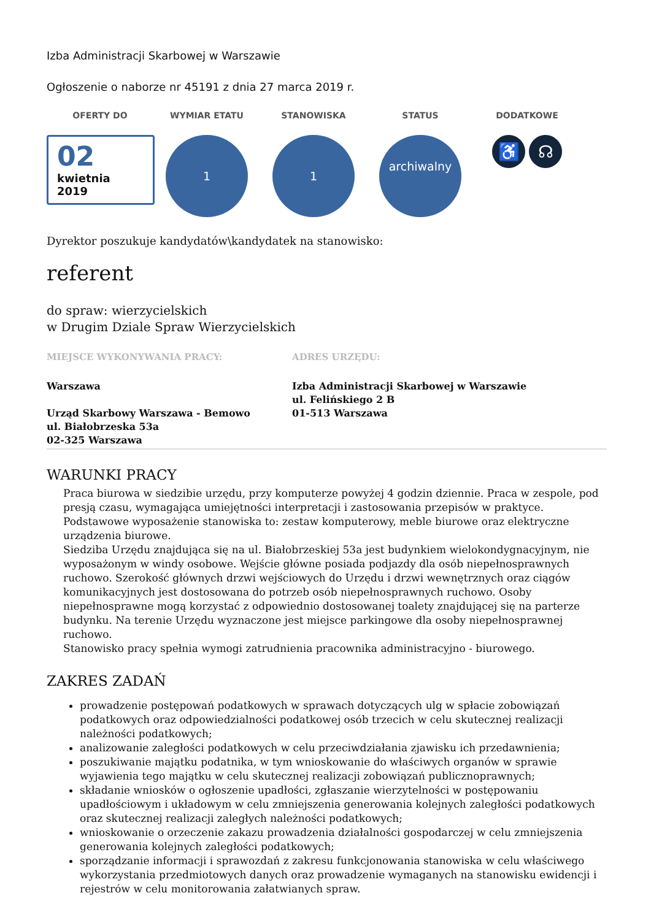Izba Administracji Skarbowej w Warszawie
Ogłoszenie o naborze nr 45191 z dnia 27 marca 2019 r.
OFERTY DO
02
kwietnia
2019
WYMIAR ETATU
1
STANOWISKA
1
STATUS
archiwalny
DODATKOWE
♿ ☊
Dyrektor poszukuje kandydatów\kandydatek na stanowisko:
referent
do spraw: wierzycielskich
w Drugim Dziale Spraw Wierzycielskich
MIEJSCE WYKONYWANIA PRACY:
Warszawa
Urząd Skarbowy Warszawa - Bemowo
ul. Białobrzeska 53a
02-325 Warszawa
ADRES URZĘDU:
Izba Administracji Skarbowej w Warszawie
ul. Felińskiego 2 B
01-513 Warszawa
WARUNKI PRACY
Praca biurowa w siedzibie urzędu, przy komputerze powyżej 4 godzin dziennie. Praca w zespole, pod presją czasu, wymagająca umiejętności interpretacji i zastosowania przepisów w praktyce. Podstawowe wyposażenie stanowiska to: zestaw komputerowy, meble biurowe oraz elektryczne urządzenia biurowe.
Siedziba Urzędu znajdująca się na ul. Białobrzeskiej 53a jest budynkiem wielokondygnacyjnym, nie wyposażonym w windy osobowe. Wejście główne posiada podjazdy dla osób niepełnosprawnych ruchowo. Szerokość głównych drzwi wejściowych do Urzędu i drzwi wewnętrznych oraz ciągów komunikacyjnych jest dostosowana do potrzeb osób niepełnosprawnych ruchowo. Osoby niepełnosprawne mogą korzystać z odpowiednio dostosowanej toalety znajdującej się na parterze budynku. Na terenie Urzędu wyznaczone jest miejsce parkingowe dla osoby niepełnosprawnej ruchowo.
Stanowisko pracy spełnia wymogi zatrudnienia pracownika administracyjno - biurowego.
ZAKRES ZADAŃ
prowadzenie postępowań podatkowych w sprawach dotyczących ulg w spłacie zobowiązań podatkowych oraz odpowiedzialności podatkowej osób trzecich w celu skutecznej realizacji należności podatkowych;
analizowanie zaległości podatkowych w celu przeciwdziałania zjawisku ich przedawnienia;
poszukiwanie majątku podatnika, w tym wnioskowanie do właściwych organów w sprawie wyjawienia tego majątku w celu skutecznej realizacji zobowiązań publicznoprawnych;
składanie wniosków o ogłoszenie upadłości, zgłaszanie wierzytelności w postępowaniu upadłościowym i układowym w celu zmniejszenia generowania kolejnych zaległości podatkowych oraz skutecznej realizacji zaległych należności podatkowych;
wnioskowanie o orzeczenie zakazu prowadzenia działalności gospodarczej w celu zmniejszenia generowania kolejnych zaległości podatkowych;
sporządzanie informacji i sprawozdań z zakresu funkcjonowania stanowiska w celu właściwego wykorzystania przedmiotowych danych oraz prowadzenie wymaganych na stanowisku ewidencji i rejestrów w celu monitorowania załatwianych spraw.